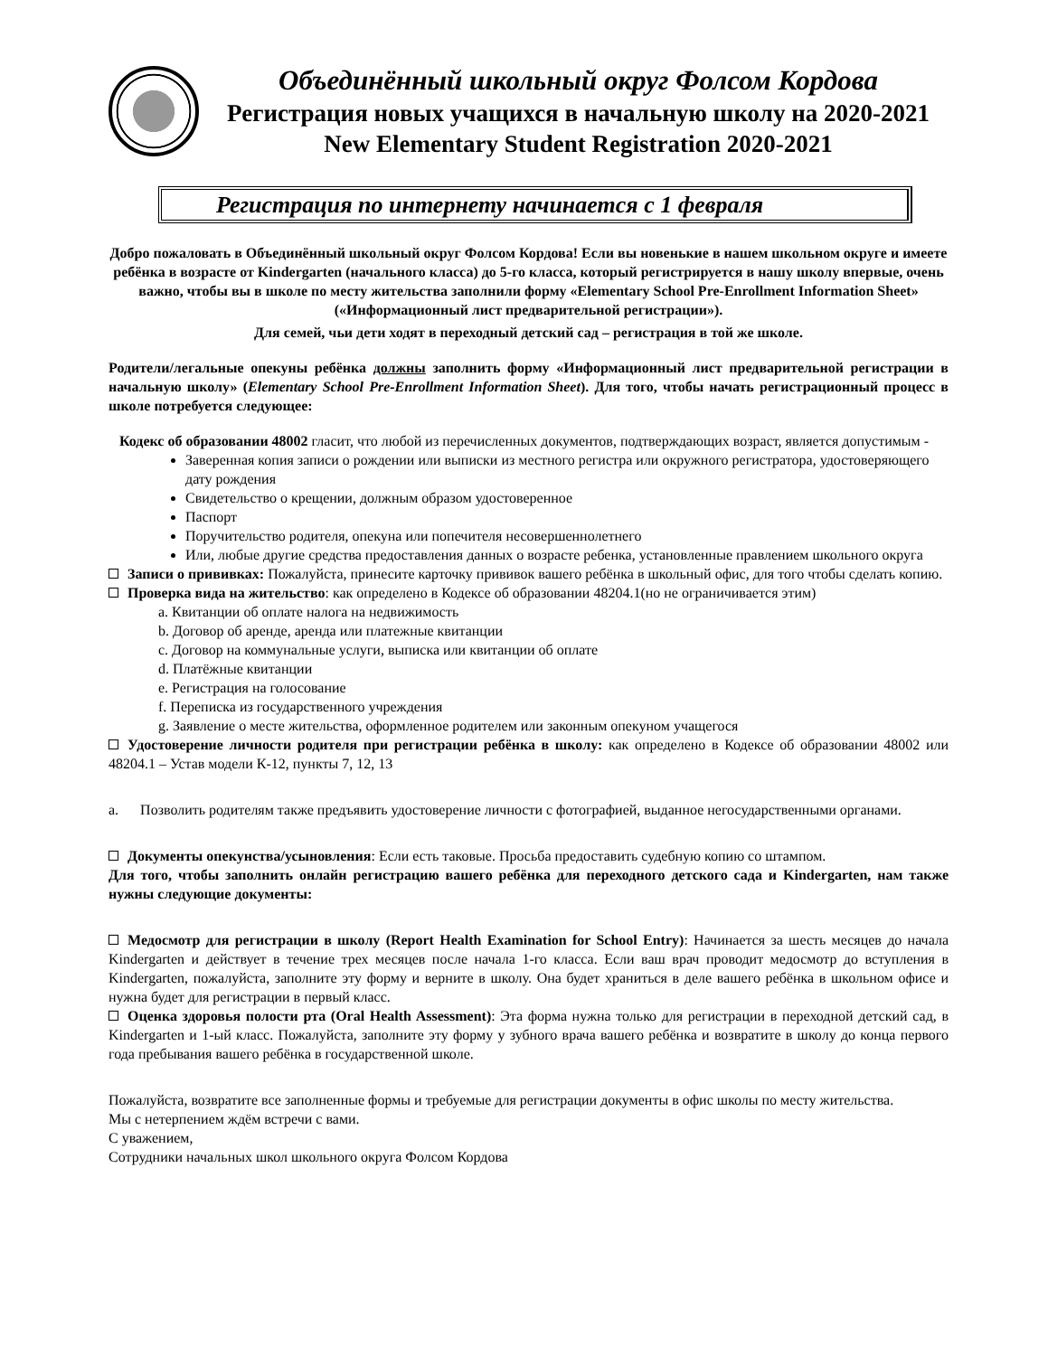Объединённый школьный округ Фолсом Кордова
Регистрация новых учащихся в начальную школу на 2020-2021
New Elementary Student Registration 2020-2021
Регистрация по интернету начинается с 1 февраля
Добро пожаловать в Объединённый школьный округ Фолсом Кордова! Если вы новенькие в нашем школьном округе и имеете ребёнка в возрасте от Kindergarten (начального класса) до 5-го класса, который регистрируется в нашу школу впервые, очень важно, чтобы вы в школе по месту жительства заполнили форму «Elementary School Pre-Enrollment Information Sheet» («Информационный лист предварительной регистрации»).
Для семей, чьи дети ходят в переходный детский сад – регистрация в той же школе.
Родители/легальные опекуны ребёнка должны заполнить форму «Информационный лист предварительной регистрации в начальную школу» (Elementary School Pre-Enrollment Information Sheet). Для того, чтобы начать регистрационный процесс в школе потребуется следующее:
Кодекс об образовании 48002 гласит, что любой из перечисленных документов, подтверждающих возраст, является допустимым -
Заверенная копия записи о рождении или выписки из местного регистра или окружного регистратора, удостоверяющего дату рождения
Свидетельство о крещении, должным образом удостоверенное
Паспорт
Поручительство родителя, опекуна или попечителя несовершеннолетнего
Или, любые другие средства предоставления данных о возрасте ребенка, установленные правлением школьного округа
Записи о прививках: Пожалуйста, принесите карточку прививок вашего ребёнка в школьный офис, для того чтобы сделать копию.
Проверка вида на жительство: как определено в Кодексе об образовании 48204.1(но не ограничивается этим)
a. Квитанции об оплате налога на недвижимость
b. Договор об аренде, аренда или платежные квитанции
c. Договор на коммунальные услуги, выписка или квитанции об оплате
d. Платёжные квитанции
e. Регистрация на голосование
f. Переписка из государственного учреждения
g. Заявление о месте жительства, оформленное родителем или законным опекуном учащегося
Удостоверение личности родителя при регистрации ребёнка в школу: как определено в Кодексе об образовании 48002 или 48204.1 – Устав модели К-12, пункты 7, 12, 13
a. Позволить родителям также предъявить удостоверение личности с фотографией, выданное негосударственными органами.
Документы опекунства/усыновления: Если есть таковые. Просьба предоставить судебную копию со штампом.
Для того, чтобы заполнить онлайн регистрацию вашего ребёнка для переходного детского сада и Kindergarten, нам также нужны следующие документы:
Медосмотр для регистрации в школу (Report Health Examination for School Entry): Начинается за шесть месяцев до начала Kindergarten и действует в течение трех месяцев после начала 1-го класса. Если ваш врач проводит медосмотр до вступления в Kindergarten, пожалуйста, заполните эту форму и верните в школу. Она будет храниться в деле вашего ребёнка в школьном офисе и нужна будет для регистрации в первый класс.
Оценка здоровья полости рта (Oral Health Assessment): Эта форма нужна только для регистрации в переходной детский сад, в Kindergarten и 1-ый класс. Пожалуйста, заполните эту форму у зубного врача вашего ребёнка и возвратите в школу до конца первого года пребывания вашего ребёнка в государственной школе.
Пожалуйста, возвратите все заполненные формы и требуемые для регистрации документы в офис школы по месту жительства.
Мы с нетерпением ждём встречи с вами.
С уважением,
Сотрудники начальных школ школьного округа Фолсом Кордова